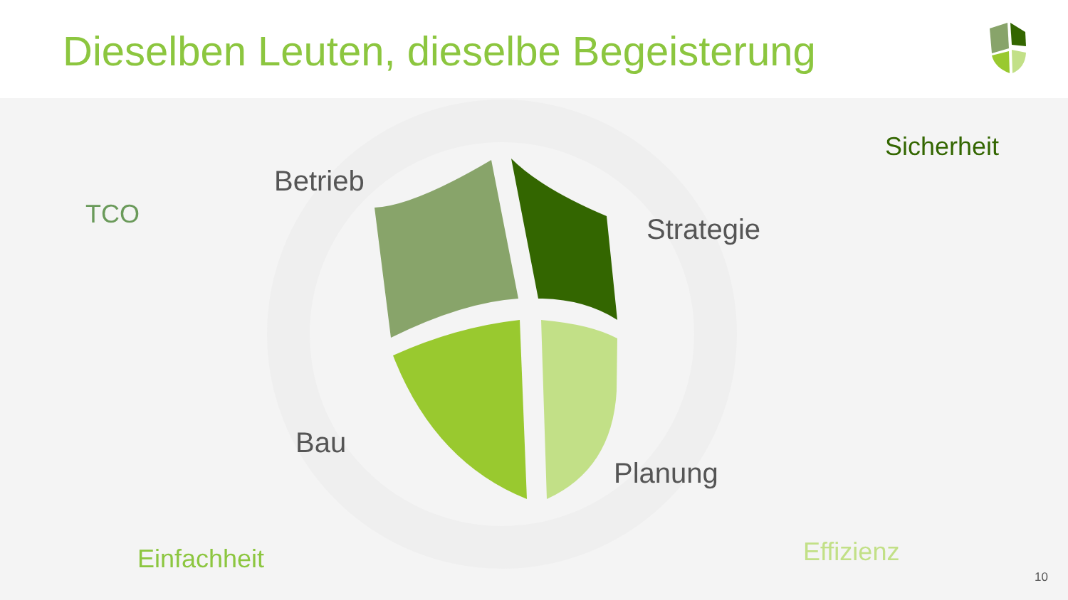Dieselben Leuten, dieselbe Begeisterung
Betrieb
Strategie
Bau
Planung
Sicherheit
TCO
Einfachheit Effizienz
10